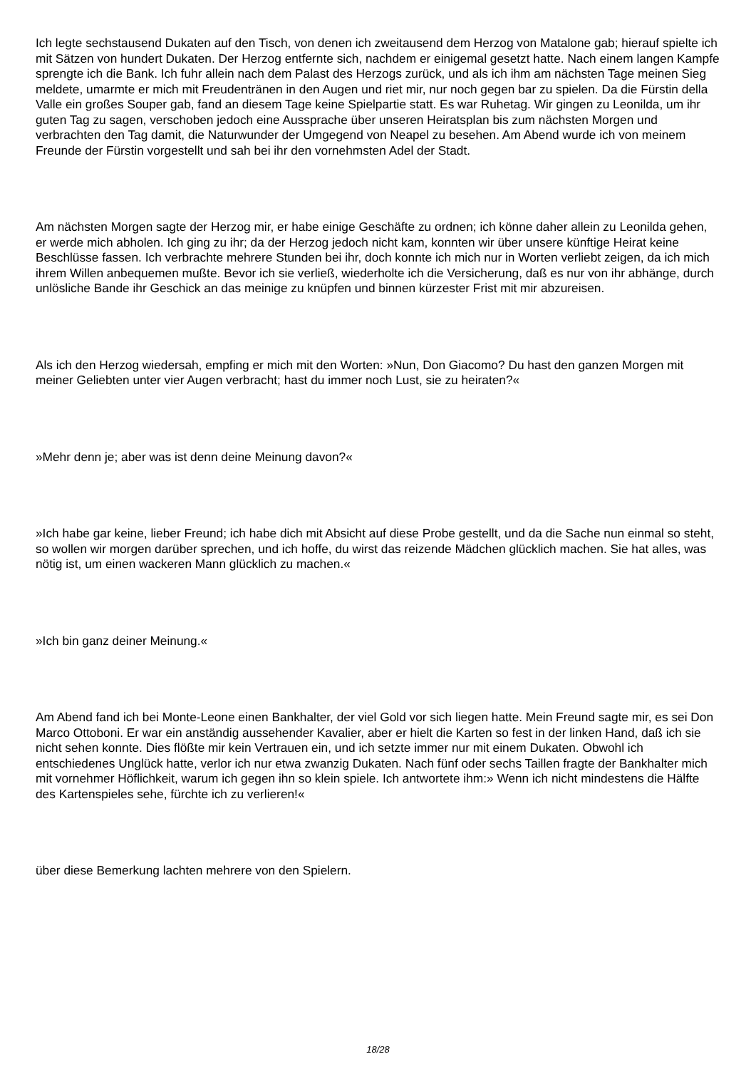Ich legte sechstausend Dukaten auf den Tisch, von denen ich zweitausend dem Herzog von Matalone gab; hierauf spielte ich mit Sätzen von hundert Dukaten. Der Herzog entfernte sich, nachdem er einigemal gesetzt hatte. Nach einem langen Kampfe sprengte ich die Bank. Ich fuhr allein nach dem Palast des Herzogs zurück, und als ich ihm am nächsten Tage meinen Sieg meldete, umarmte er mich mit Freudentränen in den Augen und riet mir, nur noch gegen bar zu spielen. Da die Fürstin della Valle ein großes Souper gab, fand an diesem Tage keine Spielpartie statt. Es war Ruhetag. Wir gingen zu Leonilda, um ihr guten Tag zu sagen, verschoben jedoch eine Aussprache über unseren Heiratsplan bis zum nächsten Morgen und verbrachten den Tag damit, die Naturwunder der Umgegend von Neapel zu besehen. Am Abend wurde ich von meinem Freunde der Fürstin vorgestellt und sah bei ihr den vornehmsten Adel der Stadt.
Am nächsten Morgen sagte der Herzog mir, er habe einige Geschäfte zu ordnen; ich könne daher allein zu Leonilda gehen, er werde mich abholen. Ich ging zu ihr; da der Herzog jedoch nicht kam, konnten wir über unsere künftige Heirat keine Beschlüsse fassen. Ich verbrachte mehrere Stunden bei ihr, doch konnte ich mich nur in Worten verliebt zeigen, da ich mich ihrem Willen anbequemen mußte. Bevor ich sie verließ, wiederholte ich die Versicherung, daß es nur von ihr abhänge, durch unlösliche Bande ihr Geschick an das meinige zu knüpfen und binnen kürzester Frist mit mir abzureisen.
Als ich den Herzog wiedersah, empfing er mich mit den Worten: »Nun, Don Giacomo? Du hast den ganzen Morgen mit meiner Geliebten unter vier Augen verbracht; hast du immer noch Lust, sie zu heiraten?«
»Mehr denn je; aber was ist denn deine Meinung davon?«
»Ich habe gar keine, lieber Freund; ich habe dich mit Absicht auf diese Probe gestellt, und da die Sache nun einmal so steht, so wollen wir morgen darüber sprechen, und ich hoffe, du wirst das reizende Mädchen glücklich machen. Sie hat alles, was nötig ist, um einen wackeren Mann glücklich zu machen.«
»Ich bin ganz deiner Meinung.«
Am Abend fand ich bei Monte-Leone einen Bankhalter, der viel Gold vor sich liegen hatte. Mein Freund sagte mir, es sei Don Marco Ottoboni. Er war ein anständig aussehender Kavalier, aber er hielt die Karten so fest in der linken Hand, daß ich sie nicht sehen konnte. Dies flößte mir kein Vertrauen ein, und ich setzte immer nur mit einem Dukaten. Obwohl ich entschiedenes Unglück hatte, verlor ich nur etwa zwanzig Dukaten. Nach fünf oder sechs Taillen fragte der Bankhalter mich mit vornehmer Höflichkeit, warum ich gegen ihn so klein spiele. Ich antwortete ihm:» Wenn ich nicht mindestens die Hälfte des Kartenspieles sehe, fürchte ich zu verlieren!«
über diese Bemerkung lachten mehrere von den Spielern.
18/28